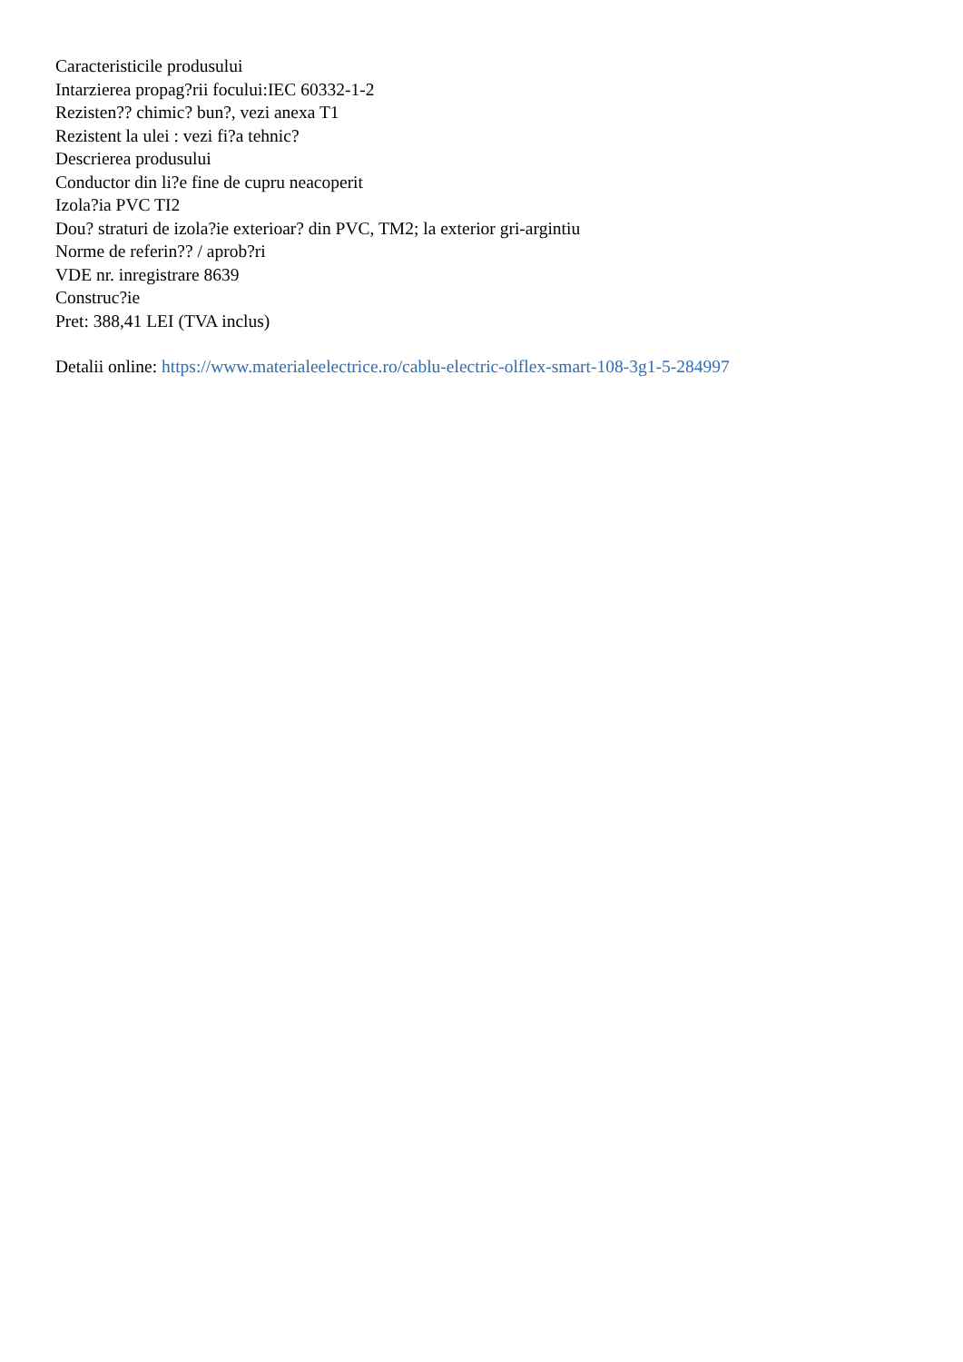Caracteristicile produsului
Intarzierea propag?rii focului:IEC 60332-1-2
Rezisten?? chimic? bun?, vezi anexa T1
Rezistent la ulei : vezi fi?a tehnic?
Descrierea produsului
Conductor din li?e fine de cupru neacoperit
Izola?ia PVC TI2
Dou? straturi de izola?ie exterioar? din PVC, TM2; la exterior gri-argintiu
Norme de referin?? / aprob?ri
VDE nr. inregistrare 8639
Construc?ie
Pret: 388,41 LEI (TVA inclus)
Detalii online: https://www.materialeelectrice.ro/cablu-electric-olflex-smart-108-3g1-5-284997